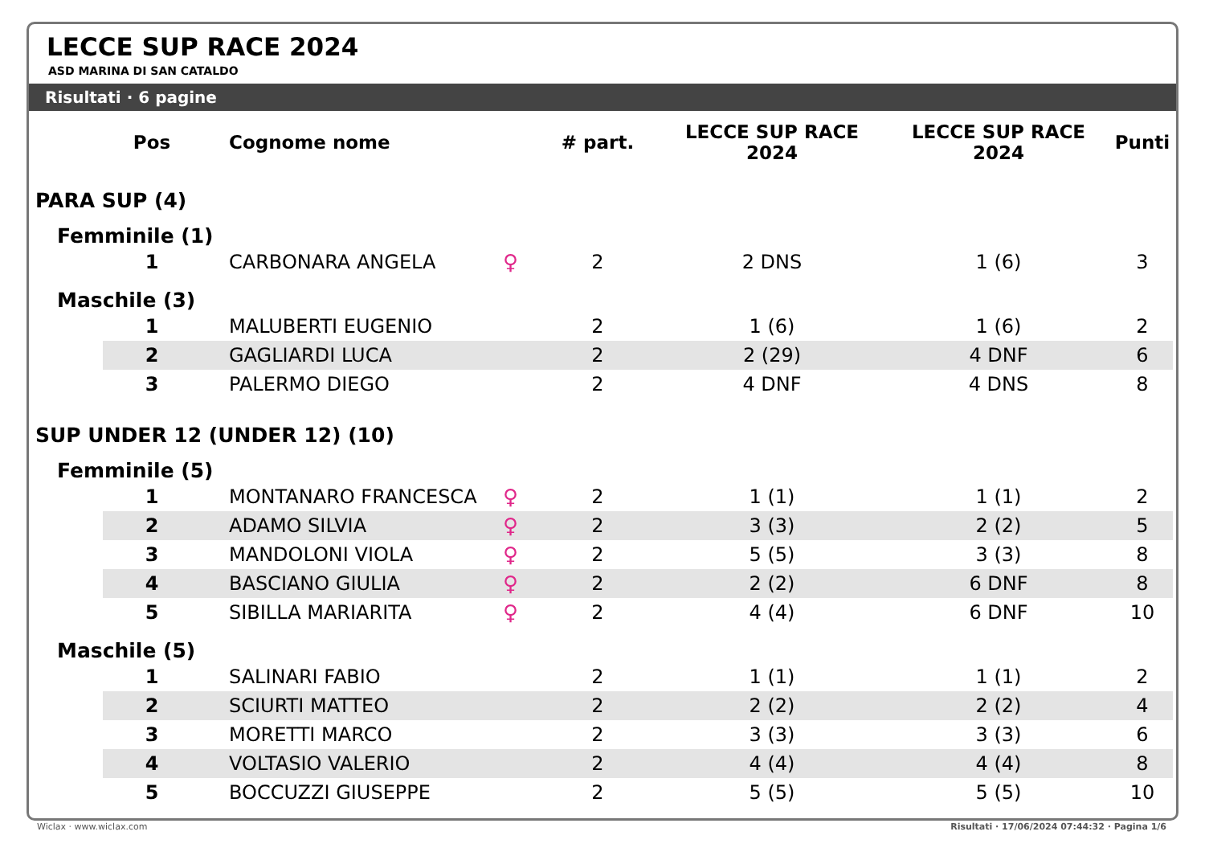LECCE SUP RACE 2024
ASD MARINA DI SAN CATALDO
Risultati · 6 pagine
| | Pos | Cognome nome | | # part. | LECCE SUP RACE 2024 | LECCE SUP RACE 2024 | Punti |
| --- | --- | --- | --- | --- | --- | --- | --- |
| PARA SUP (4) | | | | | | | |
| Femminile (1) | | | | | | | |
| | 1 | CARBONARA ANGELA | ♀ | 2 | 2 DNS | 1 (6) | 3 |
| Maschile (3) | | | | | | | |
| | 1 | MALUBERTI EUGENIO | | 2 | 1 (6) | 1 (6) | 2 |
| | 2 | GAGLIARDI LUCA | | 2 | 2 (29) | 4 DNF | 6 |
| | 3 | PALERMO DIEGO | | 2 | 4 DNF | 4 DNS | 8 |
| SUP UNDER 12 (UNDER 12) (10) | | | | | | | |
| Femminile (5) | | | | | | | |
| | 1 | MONTANARO FRANCESCA | ♀ | 2 | 1 (1) | 1 (1) | 2 |
| | 2 | ADAMO SILVIA | ♀ | 2 | 3 (3) | 2 (2) | 5 |
| | 3 | MANDOLONI VIOLA | ♀ | 2 | 5 (5) | 3 (3) | 8 |
| | 4 | BASCIANO GIULIA | ♀ | 2 | 2 (2) | 6 DNF | 8 |
| | 5 | SIBILLA MARIARITA | ♀ | 2 | 4 (4) | 6 DNF | 10 |
| Maschile (5) | | | | | | | |
| | 1 | SALINARI FABIO | | 2 | 1 (1) | 1 (1) | 2 |
| | 2 | SCIURTI MATTEO | | 2 | 2 (2) | 2 (2) | 4 |
| | 3 | MORETTI MARCO | | 2 | 3 (3) | 3 (3) | 6 |
| | 4 | VOLTASIO VALERIO | | 2 | 4 (4) | 4 (4) | 8 |
| | 5 | BOCCUZZI GIUSEPPE | | 2 | 5 (5) | 5 (5) | 10 |
Wiclax · www.wiclax.com
Risultati · 17/06/2024 07:44:32 · Pagina 1/6